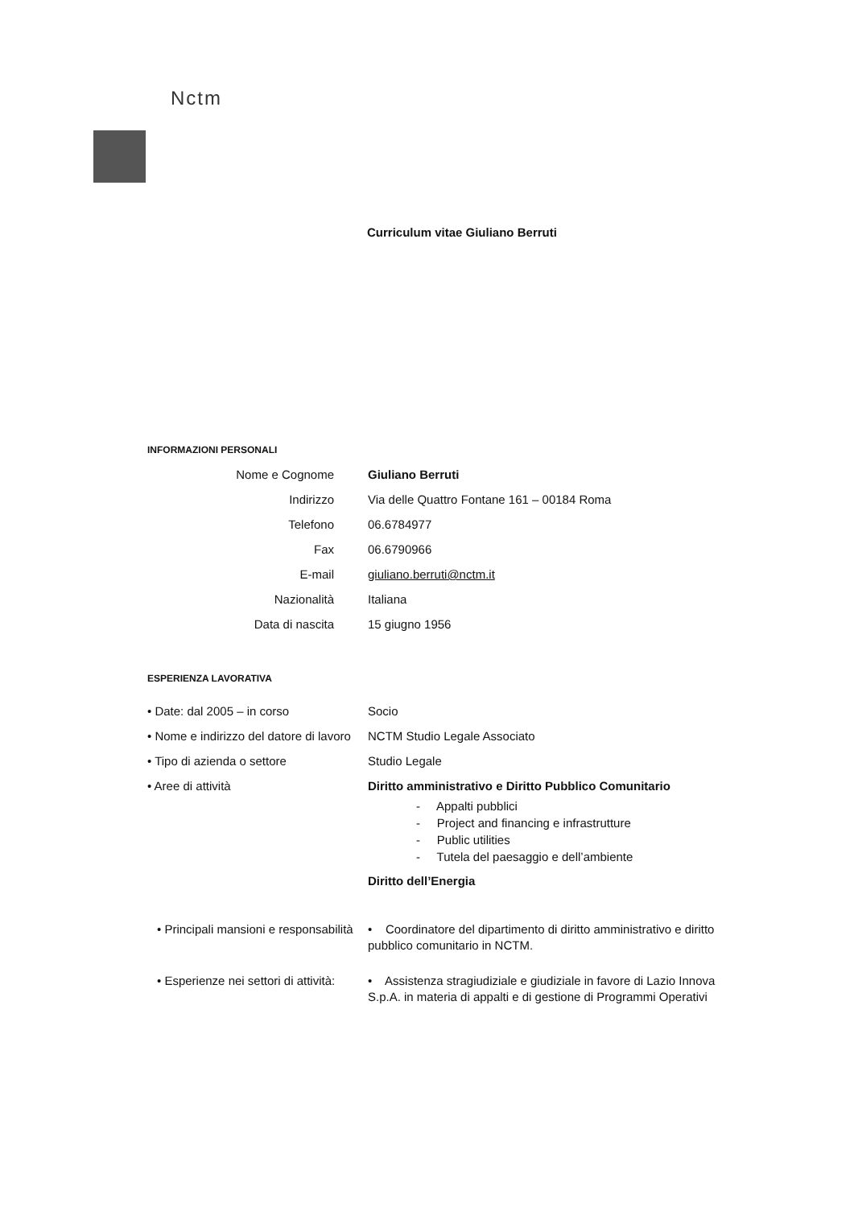Nctm
Curriculum vitae Giuliano Berruti
INFORMAZIONI PERSONALI
Nome e Cognome Giuliano Berruti
Indirizzo Via delle Quattro Fontane 161 – 00184 Roma
Telefono 06.6784977
Fax 06.6790966
E-mail giuliano.berruti@nctm.it
Nazionalità Italiana
Data di nascita 15 giugno 1956
ESPERIENZA LAVORATIVA
• Date: dal 2005 – in corso Socio
• Nome e indirizzo del datore di lavoro
NCTM Studio Legale Associato
• Tipo di azienda o settore Studio Legale
• Aree di attività Diritto amministrativo e Diritto Pubblico Comunitario
- Appalti pubblici
- Project and financing e infrastrutture
- Public utilities
- Tutela del paesaggio e dell’ambiente
Diritto dell’Energia
• Principali mansioni e responsabilità
• Coordinatore del dipartimento di diritto amministrativo e diritto pubblico comunitario in NCTM.
• Esperienze nei settori di attività:
• Assistenza stragiudiziale e giudiziale in favore di Lazio Innova S.p.A. in materia di appalti e di gestione di Programmi Operativi